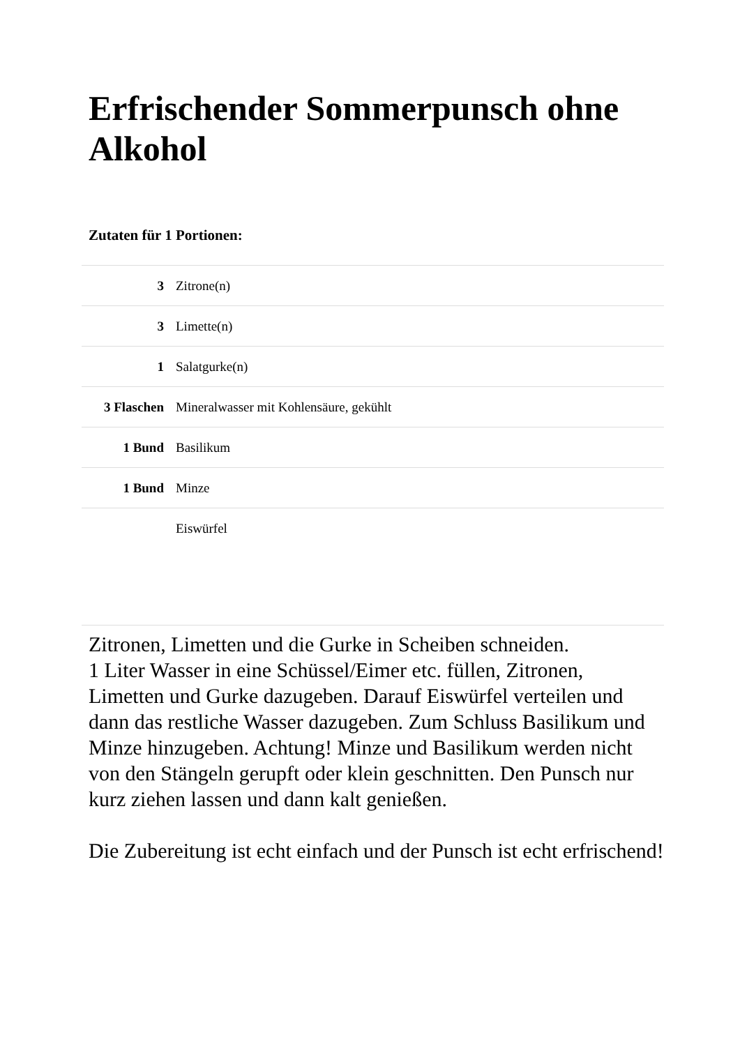Erfrischender Sommerpunsch ohne Alkohol
Zutaten für 1 Portionen:
| 3 | Zitrone(n) |
| 3 | Limette(n) |
| 1 | Salatgurke(n) |
| 3 Flaschen | Mineralwasser mit Kohlensäure, gekühlt |
| 1 Bund | Basilikum |
| 1 Bund | Minze |
| | Eiswürfel |
Zitronen, Limetten und die Gurke in Scheiben schneiden.
1 Liter Wasser in eine Schüssel/Eimer etc. füllen, Zitronen, Limetten und Gurke dazugeben. Darauf Eiswürfel verteilen und dann das restliche Wasser dazugeben. Zum Schluss Basilikum und Minze hinzugeben. Achtung! Minze und Basilikum werden nicht von den Stängeln gerupft oder klein geschnitten. Den Punsch nur kurz ziehen lassen und dann kalt genießen.
Die Zubereitung ist echt einfach und der Punsch ist echt erfrischend!